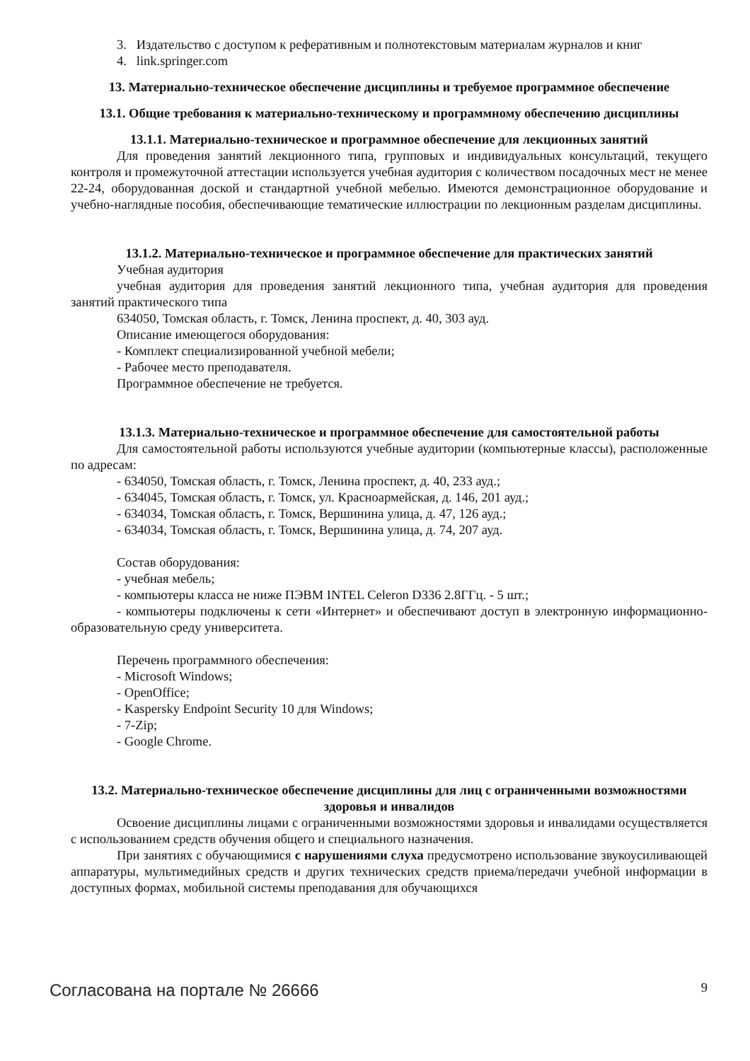3. Издательство с доступом к реферативным и полнотекстовым материалам журналов и книг
4. link.springer.com
13. Материально-техническое обеспечение дисциплины и требуемое программное обеспечение
13.1. Общие требования к материально-техническому и программному обеспечению дисциплины
13.1.1. Материально-техническое и программное обеспечение для лекционных занятий
Для проведения занятий лекционного типа, групповых и индивидуальных консультаций, текущего контроля и промежуточной аттестации используется учебная аудитория с количеством посадочных мест не менее 22-24, оборудованная доской и стандартной учебной мебелью. Имеются демонстрационное оборудование и учебно-наглядные пособия, обеспечивающие тематические иллюстрации по лекционным разделам дисциплины.
13.1.2. Материально-техническое и программное обеспечение для практических занятий
Учебная аудитория
учебная аудитория для проведения занятий лекционного типа, учебная аудитория для проведения занятий практического типа
634050, Томская область, г. Томск, Ленина проспект, д. 40, 303 ауд.
Описание имеющегося оборудования:
- Комплект специализированной учебной мебели;
- Рабочее место преподавателя.
Программное обеспечение не требуется.
13.1.3. Материально-техническое и программное обеспечение для самостоятельной работы
Для самостоятельной работы используются учебные аудитории (компьютерные классы), расположенные по адресам:
- 634050, Томская область, г. Томск, Ленина проспект, д. 40, 233 ауд.;
- 634045, Томская область, г. Томск, ул. Красноармейская, д. 146, 201 ауд.;
- 634034, Томская область, г. Томск, Вершинина улица, д. 47, 126 ауд.;
- 634034, Томская область, г. Томск, Вершинина улица, д. 74, 207 ауд.
Состав оборудования:
- учебная мебель;
- компьютеры класса не ниже ПЭВМ INTEL Celeron D336 2.8ГГц. - 5 шт.;
- компьютеры подключены к сети «Интернет» и обеспечивают доступ в электронную информационно-образовательную среду университета.
Перечень программного обеспечения:
- Microsoft Windows;
- OpenOffice;
- Kaspersky Endpoint Security 10 для Windows;
- 7-Zip;
- Google Chrome.
13.2. Материально-техническое обеспечение дисциплины для лиц с ограниченными возможностями здоровья и инвалидов
Освоение дисциплины лицами с ограниченными возможностями здоровья и инвалидами осуществляется с использованием средств обучения общего и специального назначения.
При занятиях с обучающимися с нарушениями слуха предусмотрено использование звукоусиливающей аппаратуры, мультимедийных средств и других технических средств приема/передачи учебной информации в доступных формах, мобильной системы преподавания для обучающихся
Согласована на портале № 26666 9